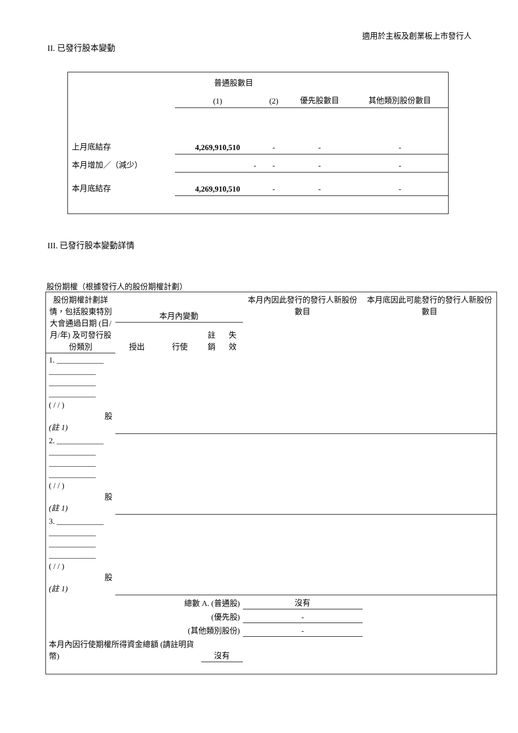適用於主板及創業板上市發行人
II. 已發行股本變動
| | 普通股數目 | | | |
| | (1) | (2) | 優先股數目 | 其他類別股份數目 |
| 上月底結存 | 4,269,910,510 | - | - | - |
| 本月增加／（減少） | - | - | - | - |
| 本月底結存 | 4,269,910,510 | - | - | - |
III. 已發行股本變動詳情
股份期權（根據發行人的股份期權計劃）
| 股份期權計劃詳情，包括股東特別大會通過日期 (日/月/年) 及可發行股份類別 | 本月內變動 | | | | 本月內因此發行的發行人新股份數目 | 本月底因此可能發行的發行人新股份數目 |
| | 授出 | 行使 | 註銷 | 失效 | | |
| 1. ____________ ____________ ____________ ____________ ( / / ) 股 (註 1) | | | | | | |
| 2. ____________ ____________ ____________ ____________ ( / / ) 股 (註 1) | | | | | | |
| 3. ____________ ____________ ____________ ____________ ( / / ) 股 (註 1) | | | | | | |
| 總數 A. (普通股) | | | | | 沒有 | |
| (優先股) | | | | | - | |
| (其他類別股份) | | | | | - | |
| 本月內因行使期權所得資金總額 (請註明貨幣) | | | 沒有 | | | |